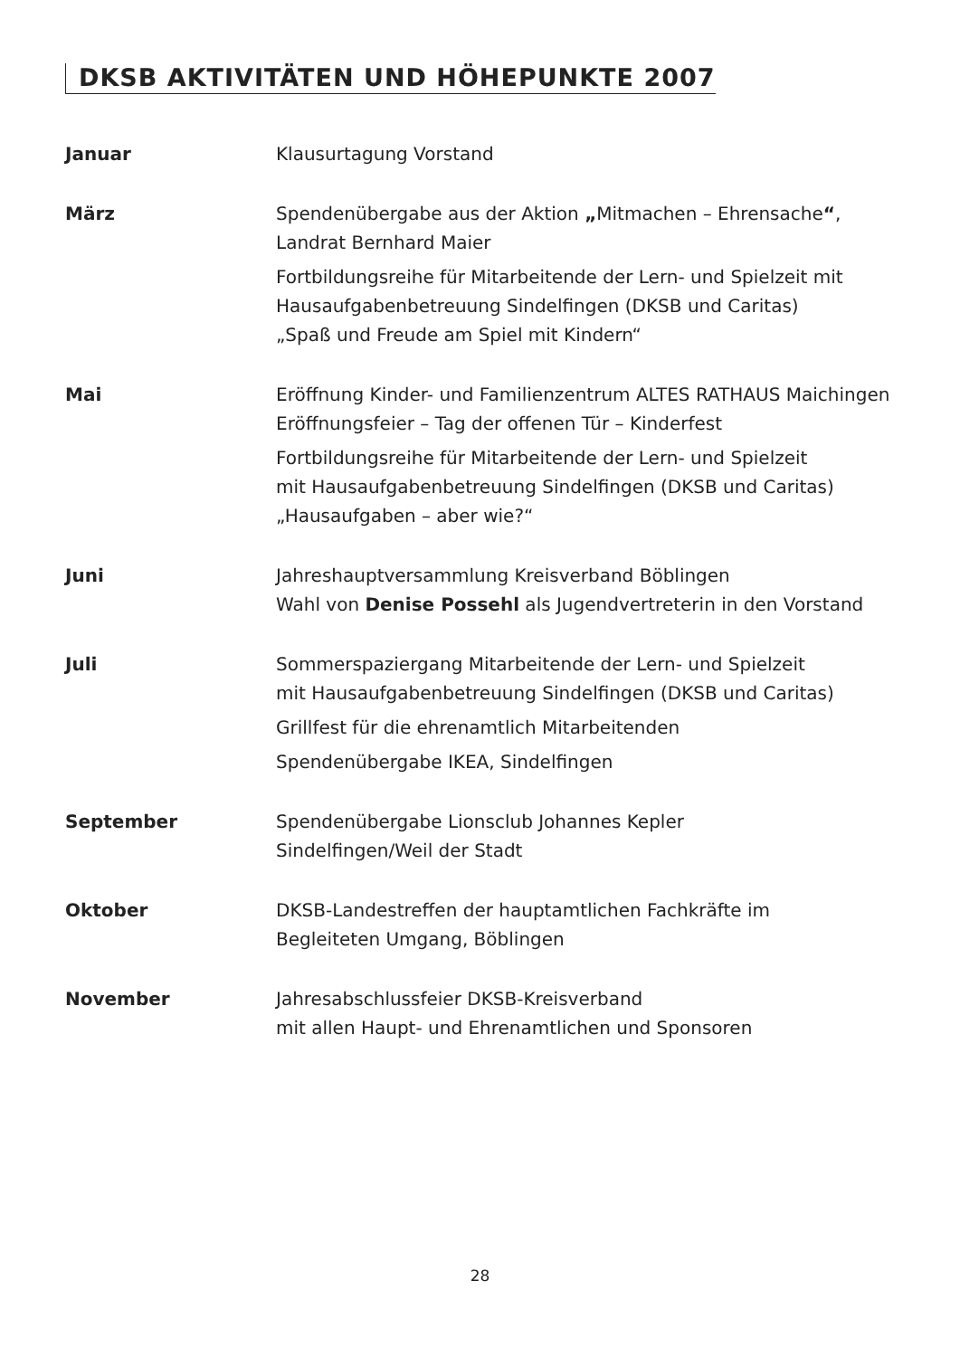DKSB AKTIVITÄTEN UND HÖHEPUNKTE 2007
Januar Klausurtagung Vorstand
März Spendenübergabe aus der Aktion „Mitmachen – Ehrensache“, Landrat Bernhard Maier
Fortbildungsreihe für Mitarbeitende der Lern- und Spielzeit mit Hausaufgabenbetreuung Sindelfingen (DKSB und Caritas)
„Spaß und Freude am Spiel mit Kindern“
Mai Eröffnung Kinder- und Familienzentrum ALTES RATHAUS Maichingen
Eröffnungsfeier – Tag der offenen Tür – Kinderfest
Fortbildungsreihe für Mitarbeitende der Lern- und Spielzeit
mit Hausaufgabenbetreuung Sindelfingen (DKSB und Caritas)
„Hausaufgaben – aber wie?“
Juni Jahreshauptversammlung Kreisverband Böblingen
Wahl von Denise Possehl als Jugendvertreterin in den Vorstand
Juli Sommerspaziergang Mitarbeitende der Lern- und Spielzeit
mit Hausaufgabenbetreuung Sindelfingen (DKSB und Caritas)
Grillfest für die ehrenamtlich Mitarbeitenden
Spendenübergabe IKEA, Sindelfingen
September Spendenübergabe Lionsclub Johannes Kepler
Sindelfingen/Weil der Stadt
Oktober DKSB-Landestreffen der hauptamtlichen Fachkräfte im
Begleiteten Umgang, Böblingen
November Jahresabschlussfeier DKSB-Kreisverband
mit allen Haupt- und Ehrenamtlichen und Sponsoren
28